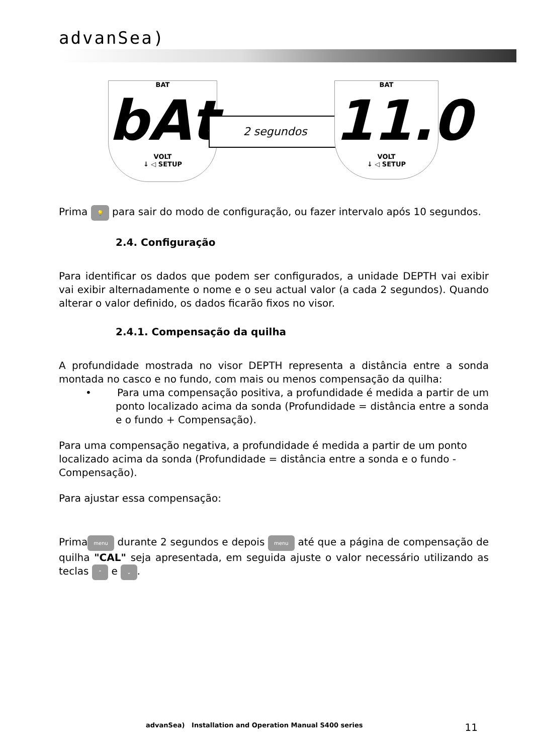advanSea)
BAT
bAt
VOLT
↓ ◁ SETUP
2 segundos
BAT
11.0
VOLT
↓ ◁ SETUP
Prima 💡 para sair do modo de configuração, ou fazer intervalo após 10 segundos.
2.4. Configuração
Para identificar os dados que podem ser configurados, a unidade DEPTH vai exibir vai exibir alternadamente o nome e o seu actual valor (a cada 2 segundos). Quando alterar o valor definido, os dados ficarão fixos no visor.
2.4.1. Compensação da quilha
A profundidade mostrada no visor DEPTH representa a distância entre a sonda montada no casco e no fundo, com mais ou menos compensação da quilha:
• Para uma compensação positiva, a profundidade é medida a partir de um ponto localizado acima da sonda (Profundidade = distância entre a sonda e o fundo + Compensação).
Para uma compensação negativa, a profundidade é medida a partir de um ponto localizado acima da sonda (Profundidade = distância entre a sonda e o fundo - Compensação).
Para ajustar essa compensação:
Prima menu durante 2 segundos e depois menu até que a página de compensação de quilha "CAL" seja apresentada, em seguida ajuste o valor necessário utilizando as teclas ⌃ e ⌄.
advanSea) Installation and Operation Manual S400 series 11